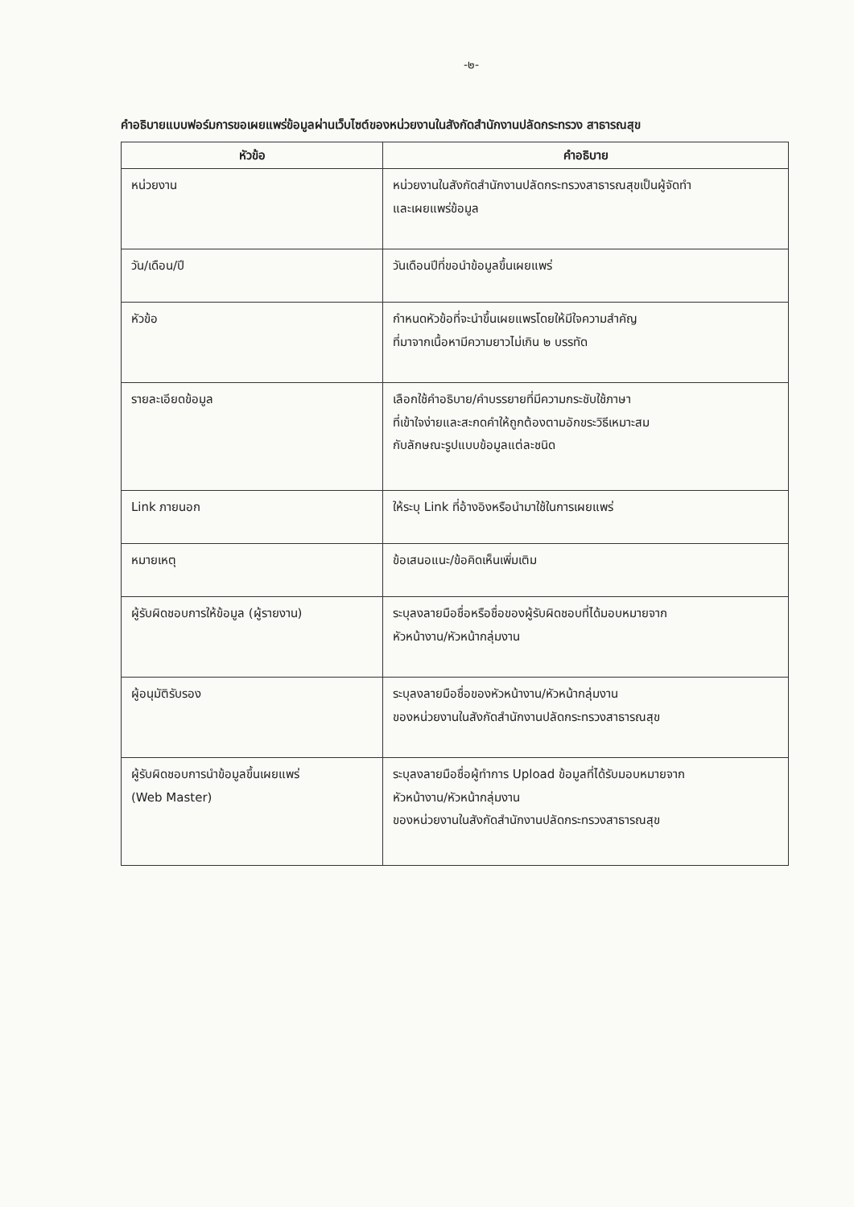-๒-
คำอธิบายแบบฟอร์มการขอเผยแพร่ข้อมูลผ่านเว็บไซต์ของหน่วยงานในสังกัดสำนักงานปลัดกระทรวง สาธารณสุข
| หัวข้อ | คำอธิบาย |
| --- | --- |
| หน่วยงาน | หน่วยงานในสังกัดสำนักงานปลัดกระทรวงสาธารณสุขเป็นผู้จัดทำ และเผยแพร่ข้อมูล |
| วัน/เดือน/ปี | วันเดือนปีที่ขอนำข้อมูลขึ้นเผยแพร่ |
| หัวข้อ | กำหนดหัวข้อที่จะนำขึ้นเผยแพรโดยให้มีใจความสำคัญ ที่มาจากเนื้อหามีความยาวไม่เกิน ๒ บรรทัด |
| รายละเอียดข้อมูล | เลือกใช้คำอธิบาย/คำบรรยายที่มีความกระชับใช้ภาษา ที่เข้าใจง่ายและสะกดคำให้ถูกต้องตามอักขระวิธีเหมาะสม กับลักษณะรูปแบบข้อมูลแต่ละชนิด |
| Link ภายนอก | ให้ระบุ Link ที่อ้างอิงหรือนำมาใช้ในการเผยแพร่ |
| หมายเหตุ | ข้อเสนอแนะ/ข้อคิดเห็นเพิ่มเติม |
| ผู้รับผิดชอบการให้ข้อมูล (ผู้รายงาน) | ระบุลงลายมือชื่อหรือชื่อของผู้รับผิดชอบที่ได้มอบหมายจาก หัวหน้างาน/หัวหน้ากลุ่มงาน |
| ผู้อนุมัติรับรอง | ระบุลงลายมือชื่อของหัวหน้างาน/หัวหน้ากลุ่มงาน ของหน่วยงานในสังกัดสำนักงานปลัดกระทรวงสาธารณสุข |
| ผู้รับผิดชอบการนำข้อมูลขึ้นเผยแพร่ (Web Master) | ระบุลงลายมือชื่อผู้ทำการ Upload ข้อมูลที่ได้รับมอบหมายจาก หัวหน้างาน/หัวหน้ากลุ่มงาน ของหน่วยงานในสังกัดสำนักงานปลัดกระทรวงสาธารณสุข |